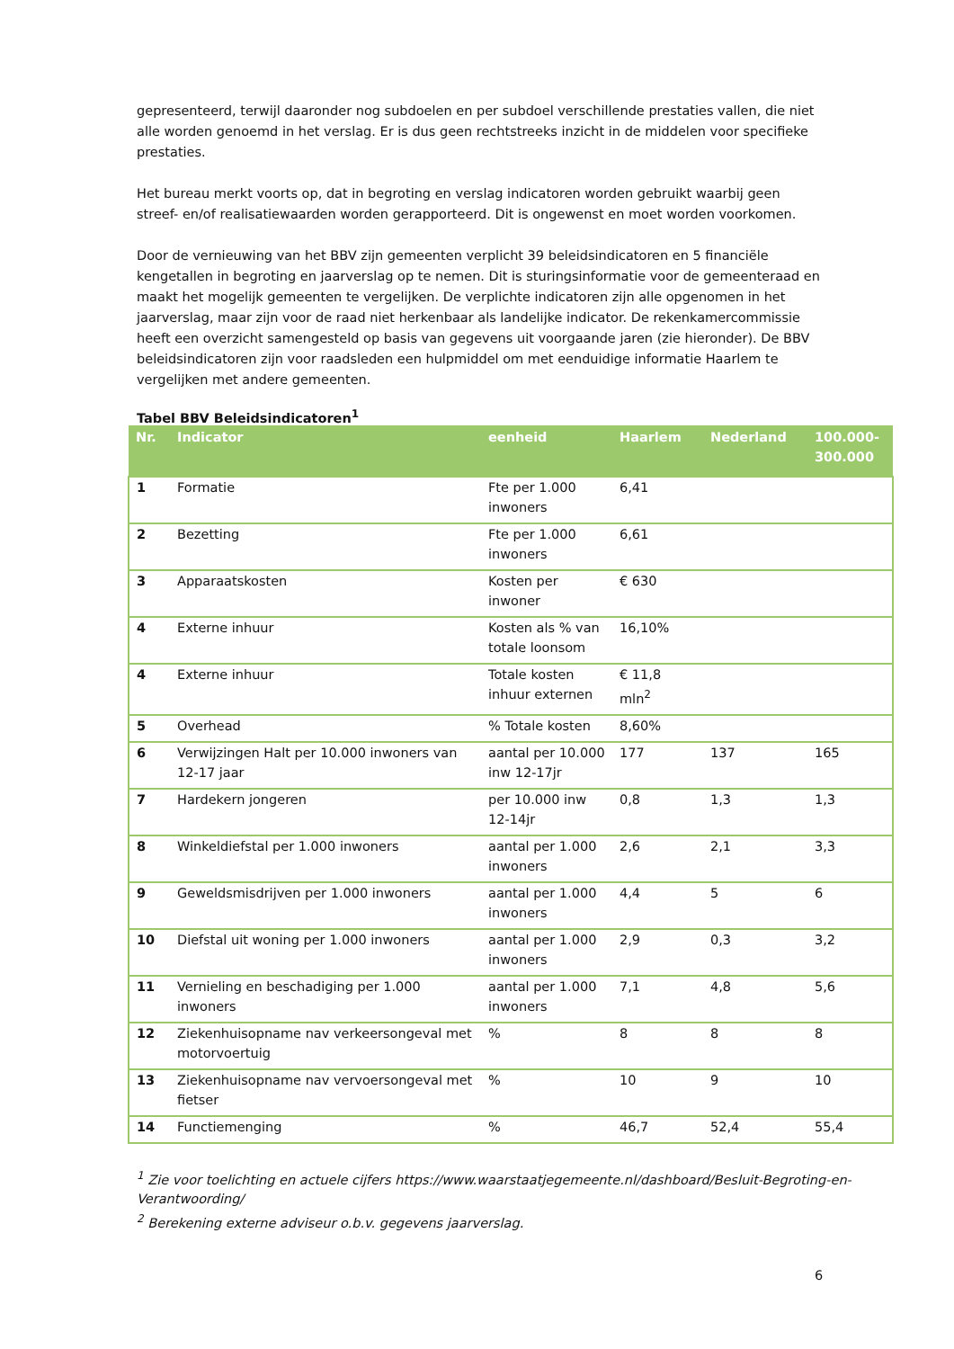gepresenteerd, terwijl daaronder nog subdoelen en per subdoel verschillende prestaties vallen, die niet alle worden genoemd in het verslag. Er is dus geen rechtstreeks inzicht in de middelen voor specifieke prestaties.
Het bureau merkt voorts op, dat in begroting en verslag indicatoren worden gebruikt waarbij geen streef- en/of realisatiewaarden worden gerapporteerd. Dit is ongewenst en moet worden voorkomen.
Door de vernieuwing van het BBV zijn gemeenten verplicht 39 beleidsindicatoren en 5 financiële kengetallen in begroting en jaarverslag op te nemen. Dit is sturingsinformatie voor de gemeenteraad en maakt het mogelijk gemeenten te vergelijken. De verplichte indicatoren zijn alle opgenomen in het jaarverslag, maar zijn voor de raad niet herkenbaar als landelijke indicator. De rekenkamercommissie heeft een overzicht samengesteld op basis van gegevens uit voorgaande jaren (zie hieronder). De BBV beleidsindicatoren zijn voor raadsleden een hulpmiddel om met eenduidige informatie Haarlem te vergelijken met andere gemeenten.
Tabel BBV Beleidsindicatoren<sup>1</sup>
| Nr. | Indicator | eenheid | Haarlem | Nederland | 100.000- 300.000 |
| --- | --- | --- | --- | --- | --- |
| 1 | Formatie | Fte per 1.000 inwoners | 6,41 | | |
| 2 | Bezetting | Fte per 1.000 inwoners | 6,61 | | |
| 3 | Apparaatskosten | Kosten per inwoner | € 630 | | |
| 4 | Externe inhuur | Kosten als % van totale loonsom | 16,10% | | |
| 4 | Externe inhuur | Totale kosten inhuur externen | € 11,8 mln<sup>2</sup> | | |
| 5 | Overhead | % Totale kosten | 8,60% | | |
| 6 | Verwijzingen Halt per 10.000 inwoners van 12-17 jaar | aantal per 10.000 inw 12-17jr | 177 | 137 | 165 |
| 7 | Hardekern jongeren | per 10.000 inw 12-14jr | 0,8 | 1,3 | 1,3 |
| 8 | Winkeldiefstal per 1.000 inwoners | aantal per 1.000 inwoners | 2,6 | 2,1 | 3,3 |
| 9 | Geweldsmisdrijven per 1.000 inwoners | aantal per 1.000 inwoners | 4,4 | 5 | 6 |
| 10 | Diefstal uit woning per 1.000 inwoners | aantal per 1.000 inwoners | 2,9 | 0,3 | 3,2 |
| 11 | Vernieling en beschadiging per 1.000 inwoners | aantal per 1.000 inwoners | 7,1 | 4,8 | 5,6 |
| 12 | Ziekenhuisopname nav verkeersongeval met motorvoertuig | % | 8 | 8 | 8 |
| 13 | Ziekenhuisopname nav vervoersongeval met fietser | % | 10 | 9 | 10 |
| 14 | Functiemenging | % | 46,7 | 52,4 | 55,4 |
<sup>1</sup> Zie voor toelichting en actuele cijfers https://www.waarstaatjegemeente.nl/dashboard/Besluit-Begroting-en-Verantwoording/
<sup>2</sup> Berekening externe adviseur o.b.v. gegevens jaarverslag.
6